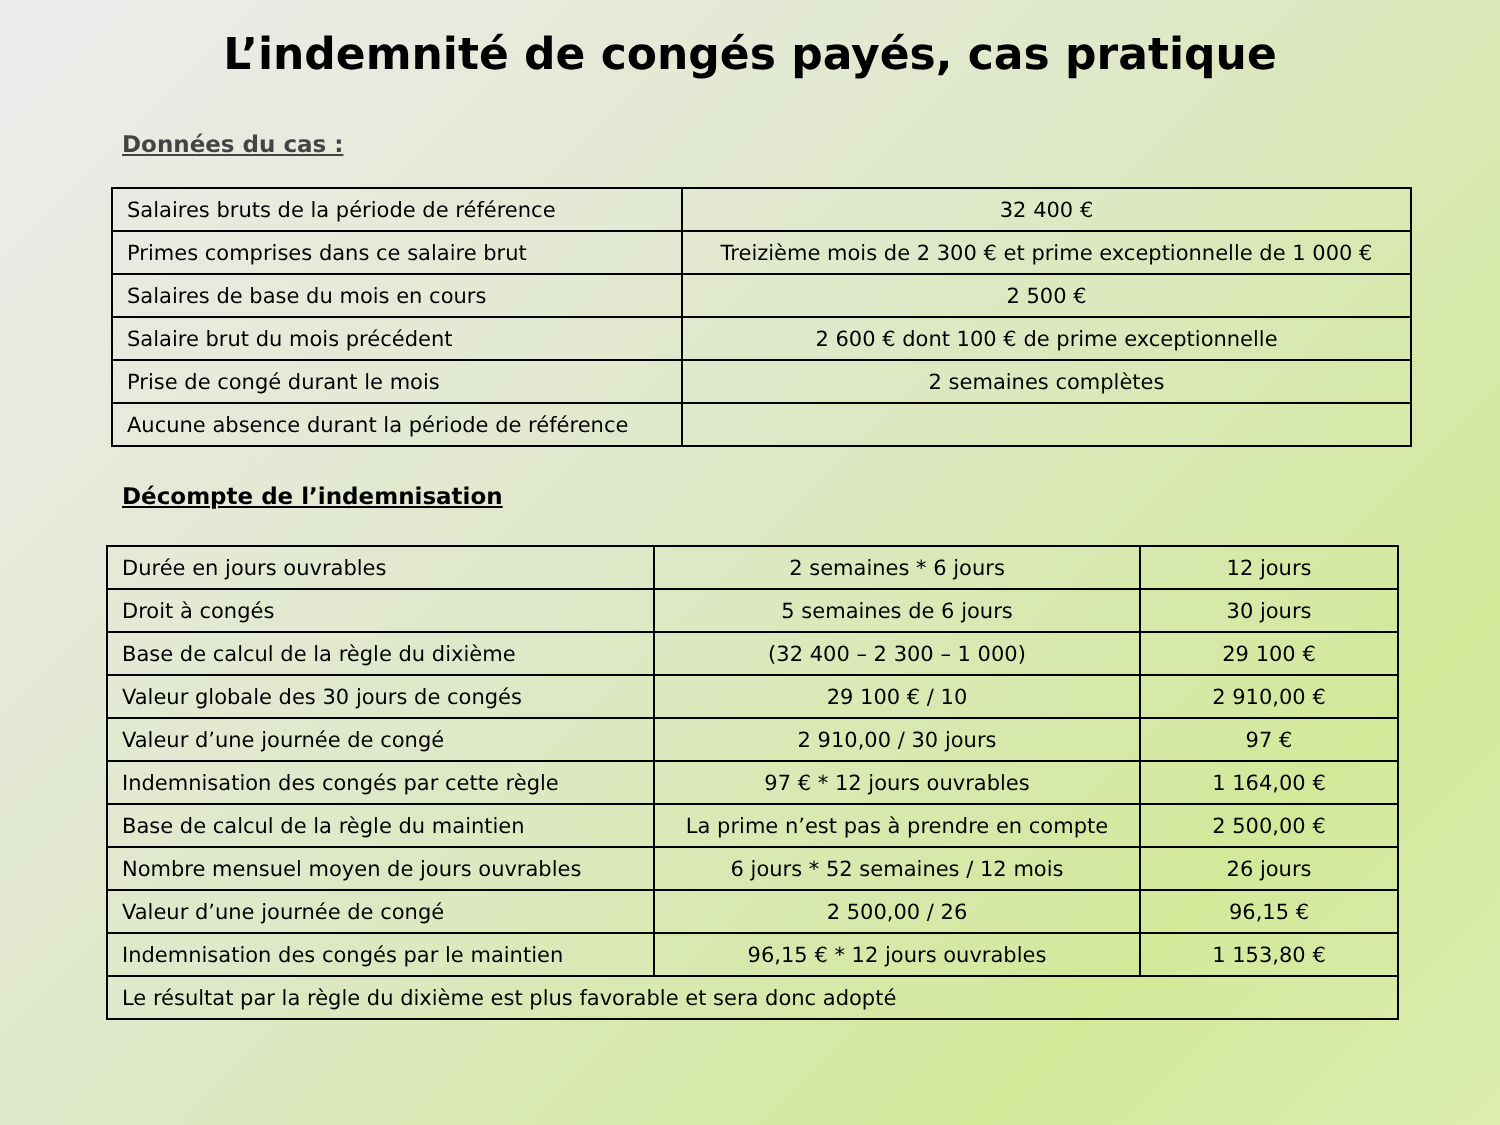L’indemnité de congés payés, cas pratique
Données du cas :
| Salaires bruts de la période de référence | 32 400 € |
| Primes comprises dans ce salaire brut | Treizième mois de 2 300 € et prime exceptionnelle de 1 000 € |
| Salaires de base du mois en cours | 2 500 € |
| Salaire brut du mois précédent | 2 600 € dont 100 € de prime exceptionnelle |
| Prise de congé durant le mois | 2 semaines complètes |
| Aucune absence durant la période de référence | |
Décompte de l’indemnisation
| Durée en jours ouvrables | 2 semaines * 6 jours | 12 jours |
| Droit à congés | 5 semaines de 6 jours | 30 jours |
| Base de calcul de la règle du dixième | (32 400 – 2 300 – 1 000) | 29 100 € |
| Valeur globale des 30 jours de congés | 29 100 € / 10 | 2 910,00 € |
| Valeur d’une journée de congé | 2 910,00 / 30 jours | 97 € |
| Indemnisation des congés par cette règle | 97 € * 12 jours ouvrables | 1 164,00 € |
| Base de calcul de la règle du maintien | La prime n’est pas à prendre en compte | 2 500,00 € |
| Nombre mensuel moyen de jours ouvrables | 6 jours * 52 semaines / 12 mois | 26 jours |
| Valeur d’une journée de congé | 2 500,00 / 26 | 96,15 € |
| Indemnisation des congés par le maintien | 96,15 € * 12 jours ouvrables | 1 153,80 € |
| Le résultat par la règle du dixième est plus favorable et sera donc adopté | | |